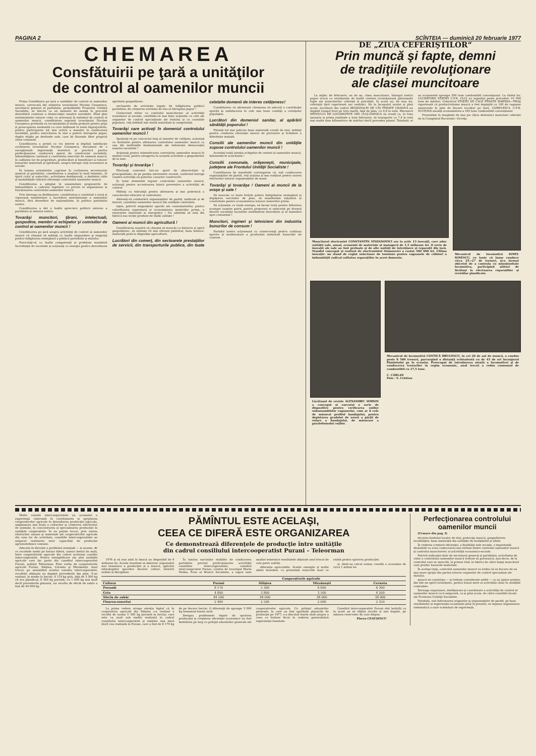PAGINA 2 SCÎNTEIA — duminică 20 februarie 1977
CHEMAREA
Consfătuirii pe ţară a unităţilor
de control al oamenilor muncii
Prima Consfătuire pe ţară a unităţilor de control al oamenilor muncii, convocată din iniţiativa tovarăşului Nicolae Ceauşescu, secretarul general al partidului, preşedintele Frontului Unităţii Socialiste, se înscrie ca un moment de seamă în procesul dezvoltării continue a democraţiei noastre socialiste. Dînd glas sentimentelor tuturor celor ce activează în sistemul de control al oamenilor muncii, consfătuirea exprimă tovarăşului Nicolae Ceauşescu profunda sa recunoştinţă şi înalta preţuire pentru grija şi preocuparea neobosită cu care militează în toate împrejurările, pentru participarea tot mai activă a maselor la conducerea societăţii, pentru exercitarea în stat a puterii întregului popor, deplin stăpîn pe destinele sale, care îşi făureşte liber propriul viitor comunist.
Consfătuirea a primit cu viu interes şi deplină satisfacţie cuvîntarea tovarăşului Nicolae Ceauşescu, document de o excepţională importanţă teoretică şi practică pentru perfecţionarea conducerii operei de construcţie socialistă, îmbunătăţirea continuă a controlului exercitat de oamenii muncii, în calitatea lor de proprietari, producători şi beneficiari ai tuturor bunurilor materiale şi spirituale, asupra întregii vieţi economice şi sociale.
În lumina orientărilor cuprinse în cuvîntarea secretarului general al partidului, consfătuirea a analizat în mod temeinic, în spirit critic şi autocritic, activitatea desfăşurată, a dezbătut căile şi modalităţile ridicării eficienţei controlului oamenilor muncii.
Consfătuirea a adoptat în unanimitate propunerile de îmbunătăţire a cadrului legislativ cu privire la organizarea şi funcţionarea controlului oamenilor muncii.
Prin întreaga sa desfăşurare, consfătuirea a constituit o nouă şi viguroasă manifestare a încrederii nestrămutate a oamenilor muncii, fără deosebire de naţionalitate, în politica partidului nostru.
Consfătuirea a dat o înaltă apreciere politicii externe a partidului şi statului nostru.
Tovarăşi muncitori, ţărani, intelectuali, gospodine, membri ai echipelor şi comisiilor de control ai oamenilor muncii !
Consfătuirea pe ţară asupra activităţii de control al oamenilor muncii vă cheamă să militaţi cu înaltă răspundere şi exigenţă pentru înfăptuirea exemplară a politicii partidului şi statului.
Exercitaţi-vă cu înaltă competenţă şi probitate mandatul încredinţat de societate şi acţionaţi cu energie pentru dezvoltarea spiritului gospodăresc.
sectoarele de activitate legate de înfăptuirea politicii partidului, de creşterea nivelului de trai al întregului popor !
Conlucrind strîns cu controlul muncitoresc al activităţii economice şi sociale, corelîndu-vă mai bine acţiunile cu cele ale organelor de control specializate ale statului şi cu consiliile populare, veţi dobîndi mai multă autoritate şi competenţă.
Tovarăşi care activaţi în domeniul controlului oamenilor muncii !
Sprijiniţi-vă pe concursul larg al maselor de cetăţeni, acţionaţi cu fermitate pentru afirmarea controlului oamenilor muncii ca una din instituţiile fundamentale ale sistemului democraţiei noastre socialiste !
Acţionaţi pentru intensificarea controlului oamenilor muncii în mediul rural, pentru atragerea în această activitate a gospodarilor de la sate.
Tovarăşi şi tovarăşe !
Efectuaţi controlul într-un spirit de obiectivitate şi principialitate, de pe poziţia intereselor sociale, conferind întregii voastre activităţi un puternic caracter constructiv.
În toate domeniile supuse controlului oamenilor muncii, acţionaţi pentru accentuarea laturii preventive a activităţii de control.
Militaţi cu stăruinţă pentru afirmarea şi mai puternică a caracterului educativ al controlului.
Adresaţi-vă colaborării organizaţiilor de partid, sindicale şi de tineret, consiliilor oamenilor muncii din unităţile controlate.
laţiei, potrivit exigenţelor sporite ale consumatorilor, pentru valorificarea superioară şi economisirea materiilor prime, a resurselor materiale şi energetice ! Nu admiteţi să iasă din fabrică sau secţie produse de slabă calitate !
Oameni ai muncii din agricultură !
Consfătuirea noastră vă cheamă să munciţi cu hărnicie şi spirit gospodăresc, să utilizaţi cît mai eficient pămîntul, baza tehnico-materială pusă la dispoziţia agriculturii.
Lucrători din comerţ, din sectoarele prestaţiilor de servicii, din transporturile publice, din toate celelalte domenii de interes cetăţenesc!
Consfătuirea vă adresează chemarea să aduceţi o contribuţie sporită la satisfacerea în cele mai bune condiţii a cerinţelor populaţiei.
Lucrători din domeniul sanitar, al apărării sănătăţii poporului !
Folosiţi tot mai judicios baza materială creată de stat, militaţi pentru creşterea eficienţei muncii de prevenire şi lichidare a diferitelor maladii.
Consilii ale oamenilor muncii din unităţile supuse controlului oamenilor muncii !
Acordaţi toată atenţia echipelor de control al oamenilor muncii, înlesnindu-le activitatea !
Consilii comunale, orăşeneşti, municipale, judeţene ale Frontului Unităţii Socialiste !
Consfătuirea îşi manifestă convingerea că, sub conducerea organizaţiilor de partid, veţi acţiona şi mai susţinut pentru unirea eforturilor tuturor organizaţiilor de masă.
Tovarăşi şi tovarăşe ! Oameni ai muncii de la oraşe şi sate !
Să muncim cu toate forţele pentru îndeplinirea exemplară şi depăşirea sarcinilor de plan, să manifestăm iniţiativă şi creativitate pentru economisirea tuturor materiilor prime.
Să acţionăm cu toată energia, să facem totul pentru înflorirea scumpei noastre patrii, pentru progresul ei neîncetat pe drumul făuririi societăţii socialiste multilateral dezvoltate şi al înaintării spre comunism !
Muncitori, ingineri şi tehnicieni din industria bunurilor de consum !
Partidul nostru acţionează cu consecvenţă pentru continua sporire şi modernizare a producţiei industriei bunurilor de consum.
DE „ZIUA CEFERIŞTILOR“
Prin muncă şi fapte, demni
de tradiţiile revoluţionare
ale clasei muncitoare
La mijloc de februarie, an de an, clasa muncitoare, întregul nostru popor evocă cu sentimente de înaltă cinstire revoluţionară glorioasele lupte ale muncitorilor ceferişti şi petrolişti. În acest an, de ziua lor, ceferiştii ţării raportează noi realizări. De la începutul anului şi pînă acum, lucrătorii din cadrul REGIONALEI DE CĂI FERATE CRAIOVA au depăşit tonajul brut pe tren marfă, faţă de plan, cu 0,6 la sută. Mecanicii DEPOULUI DE LOCOMOTIVE DIN CLUJ-NAPOCA au reuşit ca, în luna ianuarie şi prima jumătate a lunii februarie, să transporte cu 7,4 la sută mai multe tone kilometrice de mărfuri decît prevedea planul. Totodată, ei au economisit aproape 200 tone combustibil convenţional. La rîndul lor, LUCRĂTORII STAŢIEI C.F.R. CLUJ au expediat peste prevederi 10 000 tone de mărfuri. Colectivul STAŢIEI DE CALE FERATĂ SIMERIA—TRIAJ raportează că productivitatea muncii a fost depăşită cu 100 de vagoane manevrate în plus de fiecare lucrător pe lună. COMPLEXUL C.F.R. SUCEAVA anunţă economisirea a 185 tone combustibil convenţional.
Prezentăm în imaginile de mai jos cîţiva destoinici muncitori ceferişti de la Complexul Bucureşti—Griviţa.
Muncitorul electronist CONSTANTIN STOIANOVICI are la activ 13 inovaţii, care aduc unităţii sale, anual, economii de materiale şi manoperă de 1,5 milioane lei. O serie de inovaţii ale sale au fost preluate şi de alte unităţi de întreţinere şi reparaţii din ţară. Standul conceput şi realizat de electronistul Stoianovici a costat 500 000 lei. Ultima inovaţie: un stand de reglat selectoare de tensiune pentru vagoanele de călători a îmbunătăţit radical calitatea reparaţiilor în acest domeniu.
Mecanicul de locomotivă IONEL IONESCU, cu toate că lunar conduce circa 25—27 de trenuri, şi-a format obiceiul de a controla cu minuţiozitate locomotiva, participînd alături de lăcătuşi la efectuarea reparaţiilor şi reviziilor planificate.
Lăcătuşul de revizie ALEXANDRU SIMION a conceput şi executat o serie de dispozitive pentru verificarea osiilor subansamblelor vagoanelor, cum ar fi cele de măsurat profilul bandajului, pentru depistarea gradului de uzură a părţii de rulare a bandajului, de măsurare a paralelismului roţilor.
Mecanicul de locomotivă COSTICĂ DRUGESCU, în cei 20 de ani de muncă, a condus peste 8 500 trenuri, parcurgînd o distanţă echivalentă cu de 43 de ori înconjurul Pămîntului pe la ecuator. Preocupat de întreţinerea atentă a locomotivei şi de conducerea trenurilor în regim economic, anul trecut a redus consumul de combustibil cu 27,5 tone.
C. CĂRLAN
Foto : S. Cristian
Multe consilii intercooperatiste au acumulat o experienţă valoroasă în coordonarea şi sprijinirea cooperativelor agricole în dezvoltarea producţiei agricole, amplasarea mai bună a culturilor şi creşterea efectivelor de animale, în concentrarea şi specializarea producţiei în unităţile cooperatiste. În nu puţine locuri, prin unirea eforturilor umane şi materiale ale cooperativelor agricole din raza lor de activitate, consiliile intercooperatiste au asigurat realizarea unor capacităţi de producţie agrozootehnice comune.
Aducem în discuţie o problemă esenţială — şi anume, de ce recoltele medii pe hectar diferă, uneori destul de mult, între cooperativele agricole din cadrul aceluiaşi consiliu intercooperatist. Pentru exemplificare am ales unităţile agricole care fac parte din consiliul intercooperatist Purani, judeţul Teleorman. Este vorba de cooperativele agricole Purani, Siliştea, Cernetu şi Mirzăneşti. Anul trecut, pe ansamblul acestui consiliu intercooperatist, recoltele obţinute au depăşit prevederile din plan. S-au realizat, în medie la hectar, 4 118 kg grîu, faţă de 3 500 kg cît era planificat, 6 300 kg porumb, cu 1 800 kg mai mult decît prevederile planului, iar recolta de sfeclă de zahăr a fost de 40 000 kg.
PĂMÎNTUL ESTE ACELAŞI,
CEEA CE DIFERĂ ESTE ORGANIZAREA
Ce demonstrează diferenţele de producţie între unităţile
din cadrul consiliului intercooperatist Purani – Teleorman
1976 şi să mai aibă în bancă un disponibil de 9 milioane lei. Aceste rezultate se datoresc organizării mai temeinice a producţiei şi a muncii, aplicării tehnologiilor specifice fiecărei culturi, întăririi ordinii şi disciplinei.
În lumina sarcinilor stabilite de conducerea partidului privind perfecţionarea activităţii consiliilor intercooperatiste, consiliul intercooperatist Purani, condus de tovarăşul Marin Nedea, Erou al Muncii Socialiste, a supus unei analize temeinice rezultatele obţinute anul trecut de cele patru unităţi.
diferenţe apreciabile. Aceste exemple şi multe altele dovedesc cu prisosinţă rezervele mari ce există pentru sporirea producţiei.
şi, dintr-un calcul sumar, rezultă o economie de circa 1 milion lei.
| | Cooperativele agricole | | | |
| --- | --- | --- | --- | --- |
| Cultura | Purani | Siliştea | Mirzăneşti | Cernetu |
| Porumb | 8 170 | 5 300 | 6 800 | 6 300 |
| Grîu | 4 800 | 3 800 | 3 500 | 4 200 |
| Sfecla de zahăr | 44 500 | 44 000 | 38 000 | 38 000 |
| Floarea-soarelui | 2 400 | 2 500 | 2 000 | 2 350 |
La prima vedere atrage atenţia faptul că în cooperativa agricolă din Siliştea s-a realizat o recoltă de numai 5 300 kg porumb la hectar, care este cu mult sub media realizată în cadrul consiliului intercooperatist şi simţitor mai mică decît cea realizată la Purani, care a fost de 8 170 kg de pe fiecare hectar. O diferenţă de aproape 3 000 kg înseamnă foarte mult.
Desigur, problemele legate de sporirea producţiei şi creşterea eficienţei economice au fost dezbătute pe larg cu prilejul adunărilor generale ale cooperativelor agricole. Cu prilejul adunărilor generale, în care au fost aprobate planurile de producţie pe 1977, s-a discutat foarte mult asupra a ceea ce trebuie făcut în vederea generalizării experienţei înaintate.
Consiliul intercooperatist Purani sînt hotărîţi ca în acest an să obţină recolte şi mai bogate, pe măsura rezervelor de care dispun.
Florea CEAUŞESCU
Perfecţionarea controlului oamenilor muncii
(Urmare din pag. I)
struirea fondului locativ de stat, protecţia muncii, gospodărirea localităţilor, baza materială din unităţile de învăţămînt şi altele.
În vederea creşterii eficienţei, a finalităţii sale sociale, o importanţă deosebită va avea conlucrarea mai strînsă dintre controlul oamenilor muncii şi controlul muncitoresc al activităţii economico-sociale.
Potrivit indicaţiei date de secretarul general al partidului, activitatea de viitor a controlului oamenilor muncii trebuie să pornească, mai decis, de la controlul care se exercită, în primul rînd, în fabrici de către înşişi muncitorii care produc bunurile materiale.
În acelaşi timp, controlul oamenilor muncii va trebui să se bucure de un mai mare sprijin din partea tuturor organelor de control specializat ale statului.
muncii se constituie — şi trebuie considerate astfel — ca un ajutor preţios, dat într-un spirit tovărăşesc, pentru bunul mers al activităţii chiar în unităţile controlate.
Întreaga organizare, desfăşurare şi coordonare a activităţii de control al oamenilor muncii va fi asigurată, ca şi pînă acum, de către consiliile locale ale Frontului Unităţii Socialiste.
Totodată, sub îndrumarea organelor şi organizaţiilor de partid, pe baza rezultatelor şi experienţei acumulate pînă în prezent, se impune organizarea sistematică a unor schimburi de experienţă.